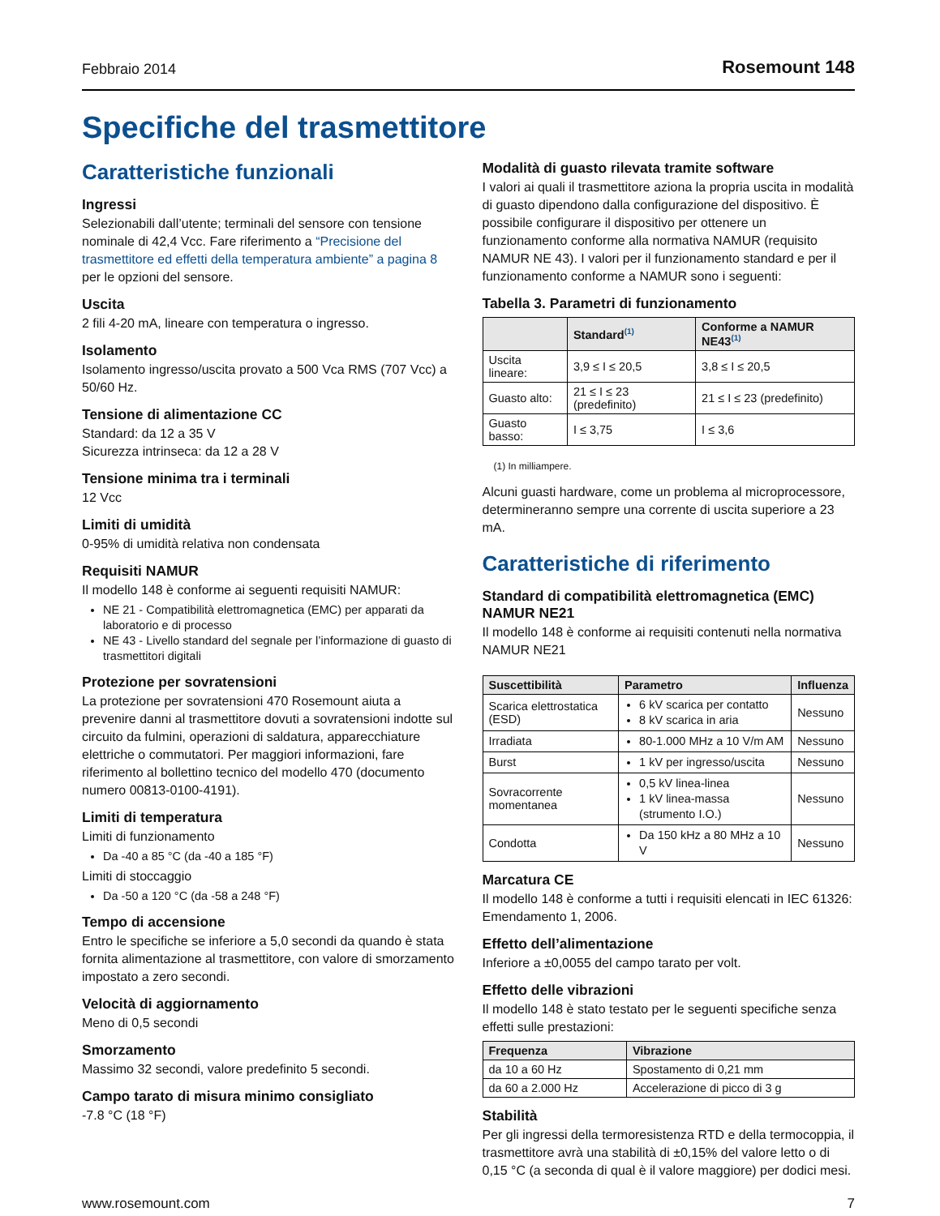Febbraio 2014 Rosemount 148
Specifiche del trasmettitore
Caratteristiche funzionali
Ingressi
Selezionabili dall’utente; terminali del sensore con tensione nominale di 42,4 Vcc. Fare riferimento a “Precisione del trasmettitore ed effetti della temperatura ambiente” a pagina 8 per le opzioni del sensore.
Uscita
2 fili 4-20 mA, lineare con temperatura o ingresso.
Isolamento
Isolamento ingresso/uscita provato a 500 Vca RMS (707 Vcc) a 50/60 Hz.
Tensione di alimentazione CC
Standard: da 12 a 35 V
Sicurezza intrinseca: da 12 a 28 V
Tensione minima tra i terminali
12 Vcc
Limiti di umidità
0-95% di umidità relativa non condensata
Requisiti NAMUR
Il modello 148 è conforme ai seguenti requisiti NAMUR:
NE 21 - Compatibilità elettromagnetica (EMC) per apparati da laboratorio e di processo
NE 43 - Livello standard del segnale per l’informazione di guasto di trasmettitori digitali
Protezione per sovratensioni
La protezione per sovratensioni 470 Rosemount aiuta a prevenire danni al trasmettitore dovuti a sovratensioni indotte sul circuito da fulmini, operazioni di saldatura, apparecchiature elettriche o commutatori. Per maggiori informazioni, fare riferimento al bollettino tecnico del modello 470 (documento numero 00813-0100-4191).
Limiti di temperatura
Limiti di funzionamento
Da -40 a 85 °C (da -40 a 185 °F)
Limiti di stoccaggio
Da -50 a 120 °C (da -58 a 248 °F)
Tempo di accensione
Entro le specifiche se inferiore a 5,0 secondi da quando è stata fornita alimentazione al trasmettitore, con valore di smorzamento impostato a zero secondi.
Velocità di aggiornamento
Meno di 0,5 secondi
Smorzamento
Massimo 32 secondi, valore predefinito 5 secondi.
Campo tarato di misura minimo consigliato
-7.8 °C (18 °F)
Modalità di guasto rilevata tramite software
I valori ai quali il trasmettitore aziona la propria uscita in modalità di guasto dipendono dalla configurazione del dispositivo. È possibile configurare il dispositivo per ottenere un funzionamento conforme alla normativa NAMUR (requisito NAMUR NE 43). I valori per il funzionamento standard e per il funzionamento conforme a NAMUR sono i seguenti:
Tabella 3. Parametri di funzionamento
| | Standard<sup>(1)</sup> | Conforme a NAMUR NE43<sup>(1)</sup> |
| --- | --- | --- |
| Uscita lineare: | 3,9 ≤ I ≤ 20,5 | 3,8 ≤ I ≤ 20,5 |
| Guasto alto: | 21 ≤ I ≤ 23 (predefinito) | 21 ≤ I ≤ 23 (predefinito) |
| Guasto basso: | I ≤ 3,75 | I ≤ 3,6 |
(1) In milliampere.
Alcuni guasti hardware, come un problema al microprocessore, determineranno sempre una corrente di uscita superiore a 23 mA.
Caratteristiche di riferimento
Standard di compatibilità elettromagnetica (EMC) NAMUR NE21
Il modello 148 è conforme ai requisiti contenuti nella normativa NAMUR NE21
| Suscettibilità | Parametro | Influenza |
| --- | --- | --- |
| Scarica elettrostatica (ESD) | 6 kV scarica per contatto 8 kV scarica in aria | Nessuno |
| Irradiata | 80-1.000 MHz a 10 V/m AM | Nessuno |
| Burst | 1 kV per ingresso/uscita | Nessuno |
| Sovracorrente momentanea | 0,5 kV linea-linea 1 kV linea-massa (strumento I.O.) | Nessuno |
| Condotta | Da 150 kHz a 80 MHz a 10 V | Nessuno |
Marcatura CE
Il modello 148 è conforme a tutti i requisiti elencati in IEC 61326: Emendamento 1, 2006.
Effetto dell’alimentazione
Inferiore a ±0,0055 del campo tarato per volt.
Effetto delle vibrazioni
Il modello 148 è stato testato per le seguenti specifiche senza effetti sulle prestazioni:
| Frequenza | Vibrazione |
| --- | --- |
| da 10 a 60 Hz | Spostamento di 0,21 mm |
| da 60 a 2.000 Hz | Accelerazione di picco di 3 g |
Stabilità
Per gli ingressi della termoresistenza RTD e della termocoppia, il trasmettitore avrà una stabilità di ±0,15% del valore letto o di 0,15 °C (a seconda di qual è il valore maggiore) per dodici mesi.
www.rosemount.com 7